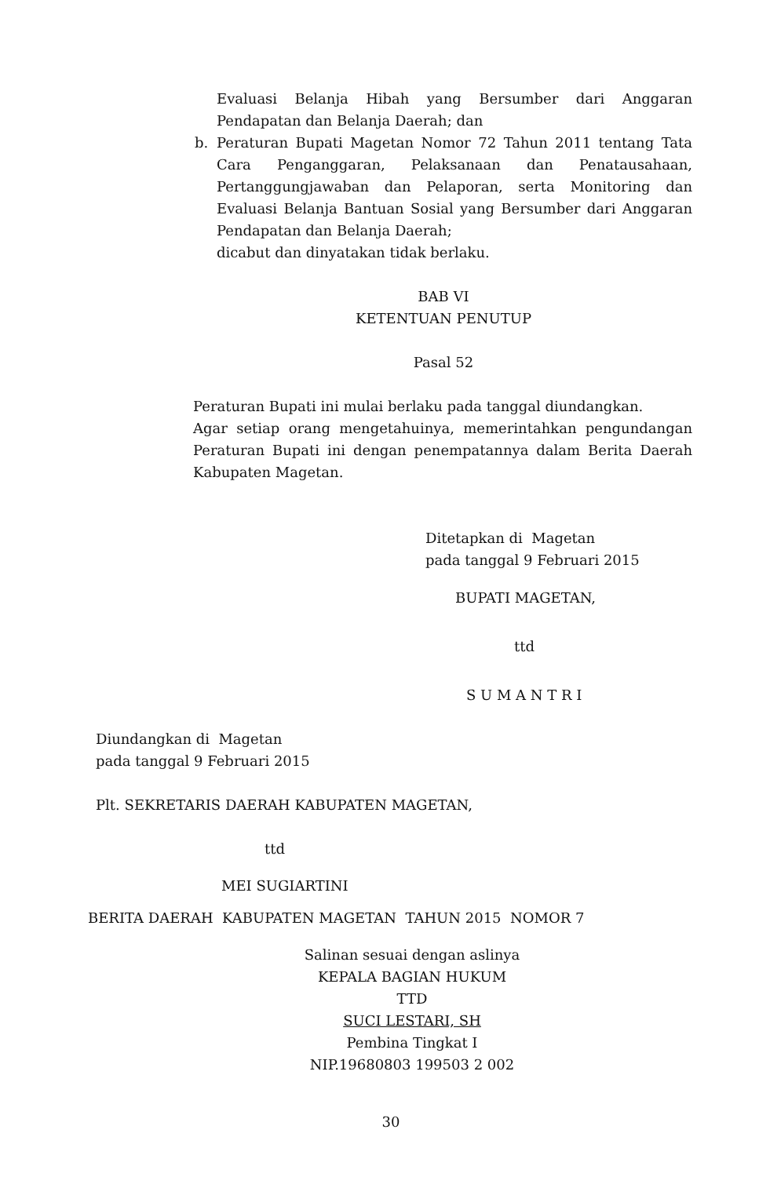Evaluasi Belanja Hibah yang Bersumber dari Anggaran Pendapatan dan Belanja Daerah; dan
b. Peraturan Bupati Magetan Nomor 72 Tahun 2011 tentang Tata Cara Penganggaran, Pelaksanaan dan Penatausahaan, Pertanggungjawaban dan Pelaporan, serta Monitoring dan Evaluasi Belanja Bantuan Sosial yang Bersumber dari Anggaran Pendapatan dan Belanja Daerah;
dicabut dan dinyatakan tidak berlaku.
BAB VI
KETENTUAN PENUTUP
Pasal 52
Peraturan Bupati ini mulai berlaku pada tanggal diundangkan.
Agar setiap orang mengetahuinya, memerintahkan pengundangan Peraturan Bupati ini dengan penempatannya dalam Berita Daerah Kabupaten Magetan.
Ditetapkan di Magetan
pada tanggal 9 Februari 2015
BUPATI MAGETAN,
ttd
S U M A N T R I
Diundangkan di Magetan
pada tanggal 9 Februari 2015
Plt. SEKRETARIS DAERAH KABUPATEN MAGETAN,
ttd
MEI SUGIARTINI
BERITA DAERAH KABUPATEN MAGETAN TAHUN 2015 NOMOR 7
Salinan sesuai dengan aslinya
KEPALA BAGIAN HUKUM
TTD
SUCI LESTARI, SH
Pembina Tingkat I
NIP.19680803 199503 2 002
30